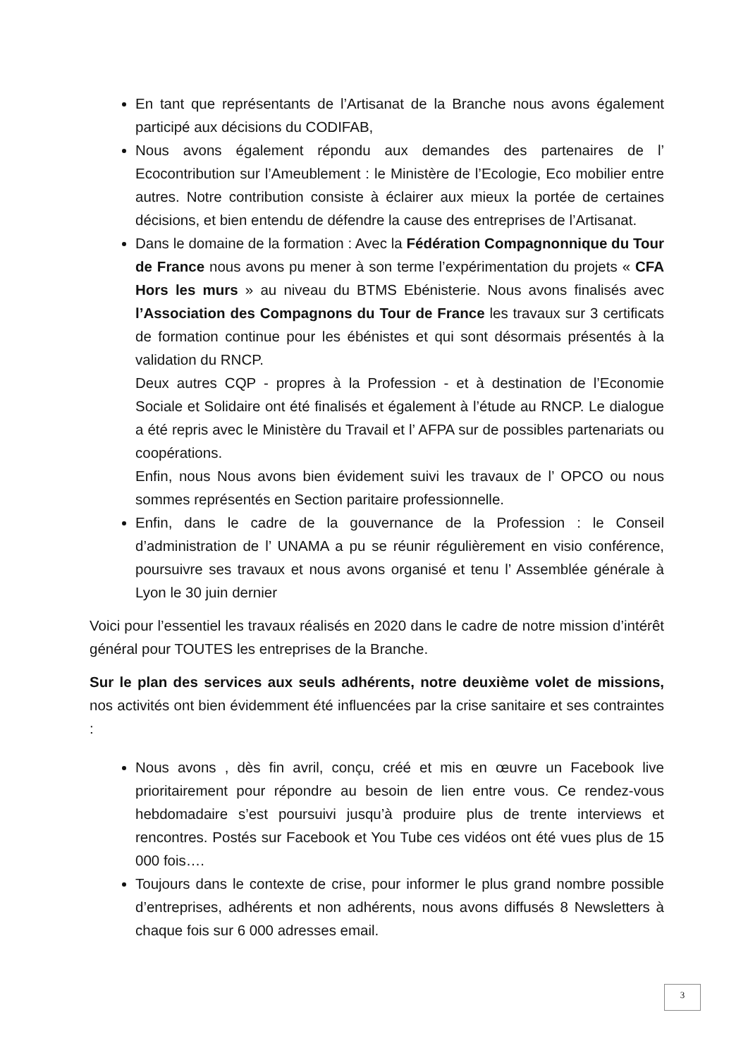En tant que représentants de l’Artisanat de la Branche nous avons également participé aux décisions du CODIFAB,
Nous avons également répondu aux demandes des partenaires de l’ Ecocontribution sur l’Ameublement : le Ministère de l’Ecologie, Eco mobilier entre autres. Notre contribution consiste à éclairer aux mieux la portée de certaines décisions, et bien entendu de défendre la cause des entreprises de l’Artisanat.
Dans le domaine de la formation : Avec la Fédération Compagnonnique du Tour de France nous avons pu mener à son terme l’expérimentation du projets « CFA Hors les murs » au niveau du BTMS Ebénisterie. Nous avons finalisés avec l’Association des Compagnons du Tour de France les travaux sur 3 certificats de formation continue pour les ébénistes et qui sont désormais présentés à la validation du RNCP.
Deux autres CQP - propres à la Profession - et à destination de l’Economie Sociale et Solidaire ont été finalisés et également à l’étude au RNCP. Le dialogue a été repris avec le Ministère du Travail et l’ AFPA sur de possibles partenariats ou coopérations.
Enfin, nous Nous avons bien évidement suivi les travaux de l’ OPCO ou nous sommes représentés en Section paritaire professionnelle.
Enfin, dans le cadre de la gouvernance de la Profession : le Conseil d’administration de l’ UNAMA a pu se réunir régulièrement en visio conférence, poursuivre ses travaux et nous avons organisé et tenu l’ Assemblée générale à Lyon le 30 juin dernier
Voici pour l’essentiel les travaux réalisés en 2020 dans le cadre de notre mission d’intérêt général pour TOUTES les entreprises de la Branche.
Sur le plan des services aux seuls adhérents, notre deuxième volet de missions, nos activités ont bien évidemment été influencées par la crise sanitaire et ses contraintes :
Nous avons , dès fin avril, conçu, créé et mis en œuvre un Facebook live prioritairement pour répondre au besoin de lien entre vous. Ce rendez-vous hebdomadaire s’est poursuivi jusqu’à produire plus de trente interviews et rencontres. Postés sur Facebook et You Tube ces vidéos ont été vues plus de 15 000 fois….
Toujours dans le contexte de crise, pour informer le plus grand nombre possible d’entreprises, adhérents et non adhérents, nous avons diffusés 8 Newsletters à chaque fois sur 6 000 adresses email.
3